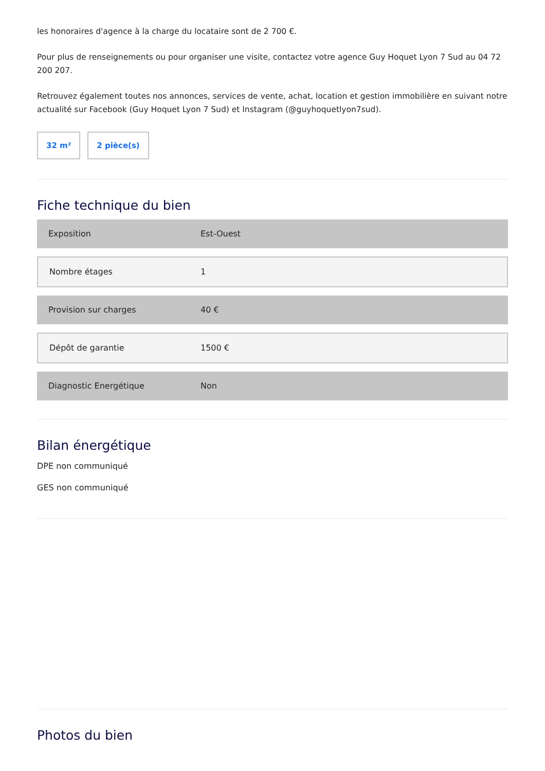les honoraires d'agence à la charge du locataire sont de 2 700 €.
Pour plus de renseignements ou pour organiser une visite, contactez votre agence Guy Hoquet Lyon 7 Sud au 04 72 200 207.
Retrouvez également toutes nos annonces, services de vente, achat, location et gestion immobilière en suivant notre actualité sur Facebook (Guy Hoquet Lyon 7 Sud) et Instagram (@guyhoquetlyon7sud).
32 m² 2 pièce(s)
Fiche technique du bien
| Exposition | Est-Ouest |
| Nombre étages | 1 |
| Provision sur charges | 40 € |
| Dépôt de garantie | 1500 € |
| Diagnostic Energétique | Non |
Bilan énergétique
DPE non communiqué
GES non communiqué
Photos du bien